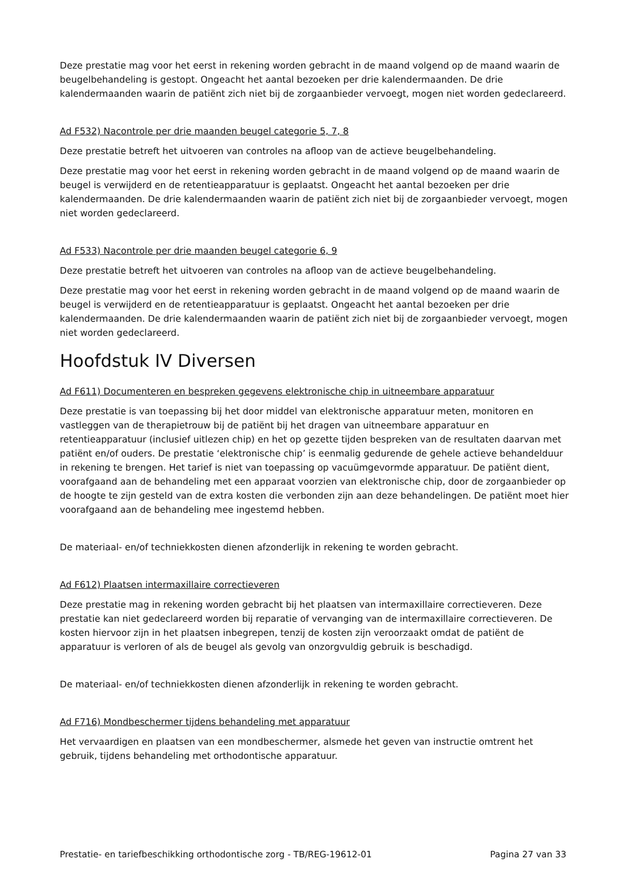Deze prestatie mag voor het eerst in rekening worden gebracht in de maand volgend op de maand waarin de beugelbehandeling is gestopt. Ongeacht het aantal bezoeken per drie kalendermaanden. De drie kalendermaanden waarin de patiënt zich niet bij de zorgaanbieder vervoegt, mogen niet worden gedeclareerd.
Ad F532) Nacontrole per drie maanden beugel categorie 5, 7, 8
Deze prestatie betreft het uitvoeren van controles na afloop van de actieve beugelbehandeling.
Deze prestatie mag voor het eerst in rekening worden gebracht in de maand volgend op de maand waarin de beugel is verwijderd en de retentieapparatuur is geplaatst. Ongeacht het aantal bezoeken per drie kalendermaanden. De drie kalendermaanden waarin de patiënt zich niet bij de zorgaanbieder vervoegt, mogen niet worden gedeclareerd.
Ad F533) Nacontrole per drie maanden beugel categorie 6, 9
Deze prestatie betreft het uitvoeren van controles na afloop van de actieve beugelbehandeling.
Deze prestatie mag voor het eerst in rekening worden gebracht in de maand volgend op de maand waarin de beugel is verwijderd en de retentieapparatuur is geplaatst. Ongeacht het aantal bezoeken per drie kalendermaanden. De drie kalendermaanden waarin de patiënt zich niet bij de zorgaanbieder vervoegt, mogen niet worden gedeclareerd.
Hoofdstuk IV Diversen
Ad F611) Documenteren en bespreken gegevens elektronische chip in uitneembare apparatuur
Deze prestatie is van toepassing bij het door middel van elektronische apparatuur meten, monitoren en vastleggen van de therapietrouw bij de patiënt bij het dragen van uitneembare apparatuur en retentieapparatuur (inclusief uitlezen chip) en het op gezette tijden bespreken van de resultaten daarvan met patiënt en/of ouders. De prestatie ‘elektronische chip’ is eenmalig gedurende de gehele actieve behandelduur in rekening te brengen. Het tarief is niet van toepassing op vacuümgevormde apparatuur. De patiënt dient, voorafgaand aan de behandeling met een apparaat voorzien van elektronische chip, door de zorgaanbieder op de hoogte te zijn gesteld van de extra kosten die verbonden zijn aan deze behandelingen. De patiënt moet hier voorafgaand aan de behandeling mee ingestemd hebben.
De materiaal- en/of techniekkosten dienen afzonderlijk in rekening te worden gebracht.
Ad F612) Plaatsen intermaxillaire correctieveren
Deze prestatie mag in rekening worden gebracht bij het plaatsen van intermaxillaire correctieveren. Deze prestatie kan niet gedeclareerd worden bij reparatie of vervanging van de intermaxillaire correctieveren. De kosten hiervoor zijn in het plaatsen inbegrepen, tenzij de kosten zijn veroorzaakt omdat de patiënt de apparatuur is verloren of als de beugel als gevolg van onzorgvuldig gebruik is beschadigd.
De materiaal- en/of techniekkosten dienen afzonderlijk in rekening te worden gebracht.
Ad F716) Mondbeschermer tijdens behandeling met apparatuur
Het vervaardigen en plaatsen van een mondbeschermer, alsmede het geven van instructie omtrent het gebruik, tijdens behandeling met orthodontische apparatuur.
Prestatie- en tariefbeschikking orthodontische zorg - TB/REG-19612-01 Pagina 27 van 33